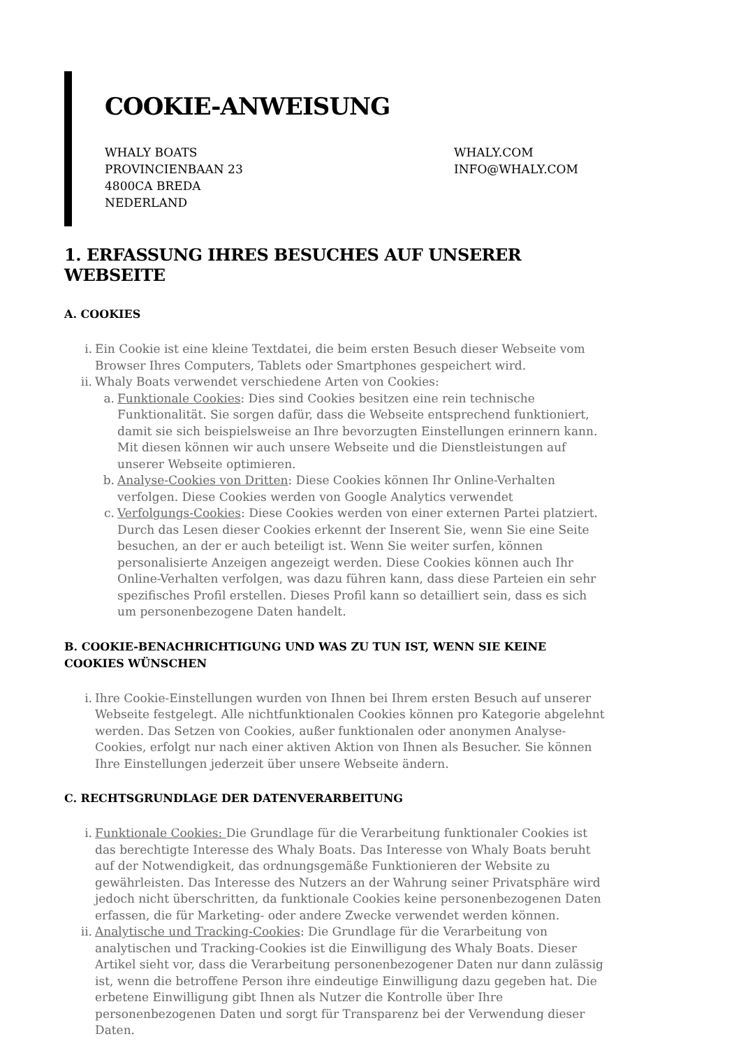COOKIE-ANWEISUNG
WHALY BOATS
PROVINCIENBAAN 23
4800CA BREDA
NEDERLAND
WHALY.COM
INFO@WHALY.COM
1. ERFASSUNG IHRES BESUCHES AUF UNSERER WEBSEITE
A. COOKIES
i. Ein Cookie ist eine kleine Textdatei, die beim ersten Besuch dieser Webseite vom Browser Ihres Computers, Tablets oder Smartphones gespeichert wird.
ii. Whaly Boats verwendet verschiedene Arten von Cookies:
a. Funktionale Cookies: Dies sind Cookies besitzen eine rein technische Funktionalität. Sie sorgen dafür, dass die Webseite entsprechend funktioniert, damit sie sich beispielsweise an Ihre bevorzugten Einstellungen erinnern kann. Mit diesen können wir auch unsere Webseite und die Dienstleistungen auf unserer Webseite optimieren.
b. Analyse-Cookies von Dritten: Diese Cookies können Ihr Online-Verhalten verfolgen. Diese Cookies werden von Google Analytics verwendet
c. Verfolgungs-Cookies: Diese Cookies werden von einer externen Partei platziert. Durch das Lesen dieser Cookies erkennt der Inserent Sie, wenn Sie eine Seite besuchen, an der er auch beteiligt ist. Wenn Sie weiter surfen, können personalisierte Anzeigen angezeigt werden. Diese Cookies können auch Ihr Online-Verhalten verfolgen, was dazu führen kann, dass diese Parteien ein sehr spezifisches Profil erstellen. Dieses Profil kann so detailliert sein, dass es sich um personenbezogene Daten handelt.
B. COOKIE-BENACHRICHTIGUNG UND WAS ZU TUN IST, WENN SIE KEINE COOKIES WÜNSCHEN
i. Ihre Cookie-Einstellungen wurden von Ihnen bei Ihrem ersten Besuch auf unserer Webseite festgelegt. Alle nichtfunktionalen Cookies können pro Kategorie abgelehnt werden. Das Setzen von Cookies, außer funktionalen oder anonymen Analyse-Cookies, erfolgt nur nach einer aktiven Aktion von Ihnen als Besucher. Sie können Ihre Einstellungen jederzeit über unsere Webseite ändern.
C. RECHTSGRUNDLAGE DER DATENVERARBEITUNG
i. Funktionale Cookies: Die Grundlage für die Verarbeitung funktionaler Cookies ist das berechtigte Interesse des Whaly Boats. Das Interesse von Whaly Boats beruht auf der Notwendigkeit, das ordnungsgemäße Funktionieren der Website zu gewährleisten. Das Interesse des Nutzers an der Wahrung seiner Privatsphäre wird jedoch nicht überschritten, da funktionale Cookies keine personenbezogenen Daten erfassen, die für Marketing- oder andere Zwecke verwendet werden können.
ii. Analytische und Tracking-Cookies: Die Grundlage für die Verarbeitung von analytischen und Tracking-Cookies ist die Einwilligung des Whaly Boats. Dieser Artikel sieht vor, dass die Verarbeitung personenbezogener Daten nur dann zulässig ist, wenn die betroffene Person ihre eindeutige Einwilligung dazu gegeben hat. Die erbetene Einwilligung gibt Ihnen als Nutzer die Kontrolle über Ihre personenbezogenen Daten und sorgt für Transparenz bei der Verwendung dieser Daten.